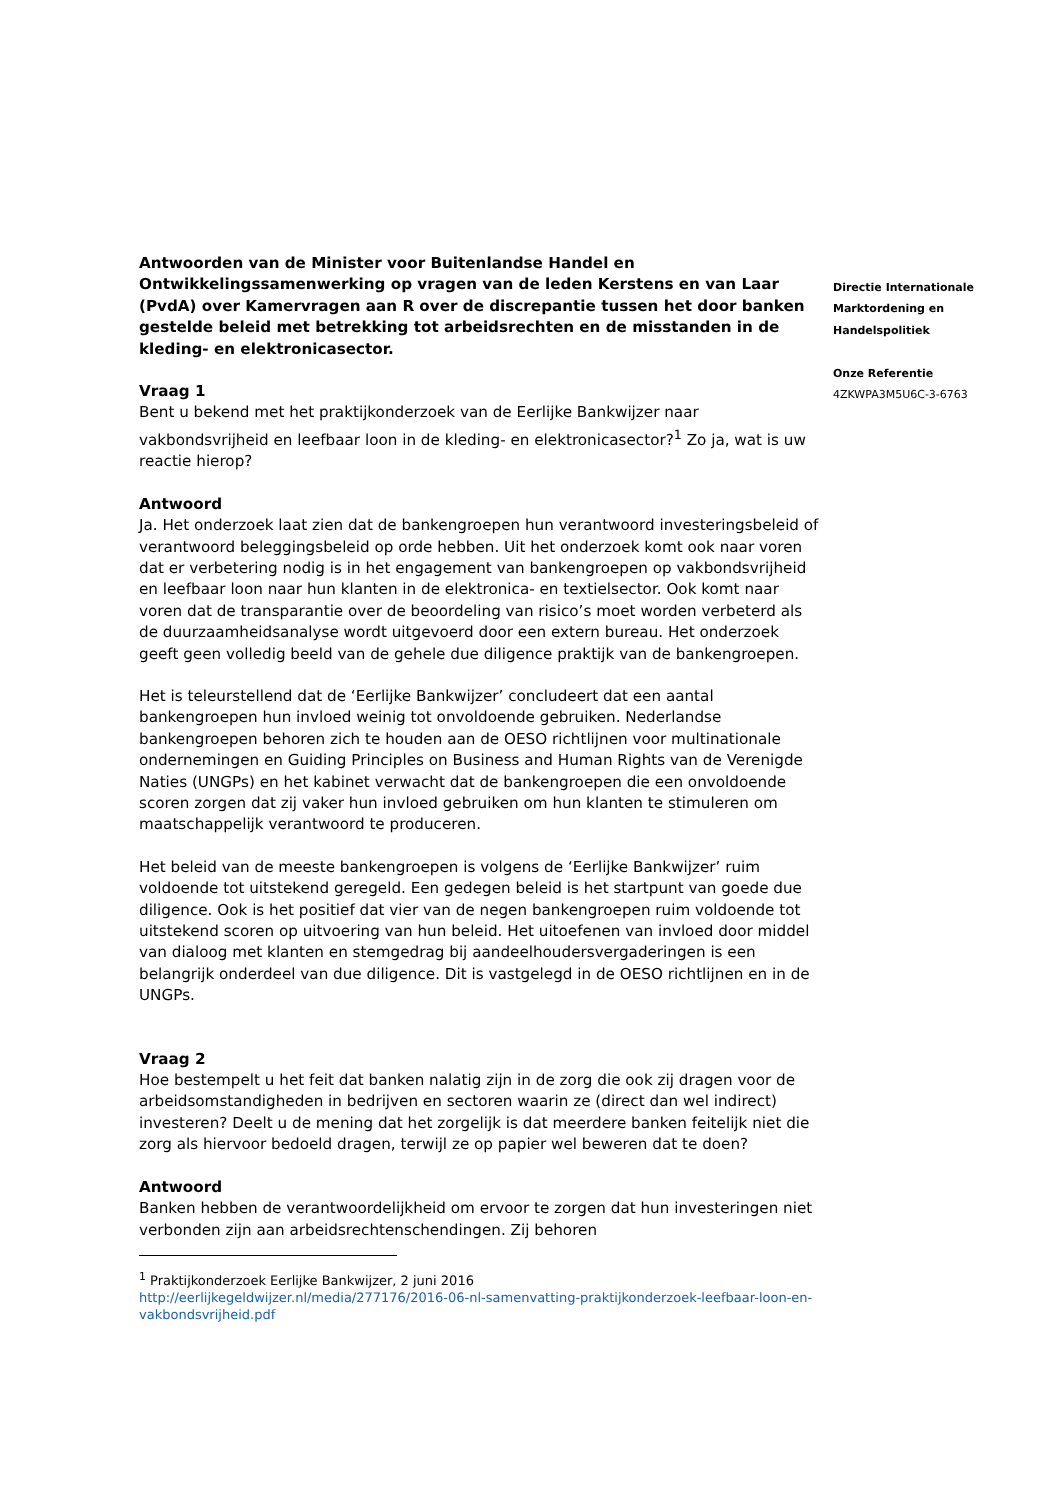Antwoorden van de Minister voor Buitenlandse Handel en Ontwikkelingssamenwerking op vragen van de leden Kerstens en van Laar (PvdA) over Kamervragen aan R over de discrepantie tussen het door banken gestelde beleid met betrekking tot arbeidsrechten en de misstanden in de kleding- en elektronicasector.
Vraag 1
Bent u bekend met het praktijkonderzoek van de Eerlijke Bankwijzer naar vakbondsvrijheid en leefbaar loon in de kleding- en elektronicasector?<sup>1</sup> Zo ja, wat is uw reactie hierop?
Antwoord
Ja. Het onderzoek laat zien dat de bankengroepen hun verantwoord investeringsbeleid of verantwoord beleggingsbeleid op orde hebben. Uit het onderzoek komt ook naar voren dat er verbetering nodig is in het engagement van bankengroepen op vakbondsvrijheid en leefbaar loon naar hun klanten in de elektronica- en textielsector. Ook komt naar voren dat de transparantie over de beoordeling van risico’s moet worden verbeterd als de duurzaamheidsanalyse wordt uitgevoerd door een extern bureau. Het onderzoek geeft geen volledig beeld van de gehele due diligence praktijk van de bankengroepen.
Het is teleurstellend dat de ‘Eerlijke Bankwijzer’ concludeert dat een aantal bankengroepen hun invloed weinig tot onvoldoende gebruiken. Nederlandse bankengroepen behoren zich te houden aan de OESO richtlijnen voor multinationale ondernemingen en Guiding Principles on Business and Human Rights van de Verenigde Naties (UNGPs) en het kabinet verwacht dat de bankengroepen die een onvoldoende scoren zorgen dat zij vaker hun invloed gebruiken om hun klanten te stimuleren om maatschappelijk verantwoord te produceren.
Het beleid van de meeste bankengroepen is volgens de ‘Eerlijke Bankwijzer’ ruim voldoende tot uitstekend geregeld. Een gedegen beleid is het startpunt van goede due diligence. Ook is het positief dat vier van de negen bankengroepen ruim voldoende tot uitstekend scoren op uitvoering van hun beleid. Het uitoefenen van invloed door middel van dialoog met klanten en stemgedrag bij aandeelhoudersvergaderingen is een belangrijk onderdeel van due diligence. Dit is vastgelegd in de OESO richtlijnen en in de UNGPs.
Vraag 2
Hoe bestempelt u het feit dat banken nalatig zijn in de zorg die ook zij dragen voor de arbeidsomstandigheden in bedrijven en sectoren waarin ze (direct dan wel indirect) investeren? Deelt u de mening dat het zorgelijk is dat meerdere banken feitelijk niet die zorg als hiervoor bedoeld dragen, terwijl ze op papier wel beweren dat te doen?
Antwoord
Banken hebben de verantwoordelijkheid om ervoor te zorgen dat hun investeringen niet verbonden zijn aan arbeidsrechtenschendingen. Zij behoren
<sup>1</sup> Praktijkonderzoek Eerlijke Bankwijzer, 2 juni 2016
http://eerlijkegeldwijzer.nl/media/277176/2016-06-nl-samenvatting-praktijkonderzoek-leefbaar-loon-en-vakbondsvrijheid.pdf
Directie Internationale
Marktordening en
Handelspolitiek
Onze Referentie
4ZKWPA3M5U6C-3-6763